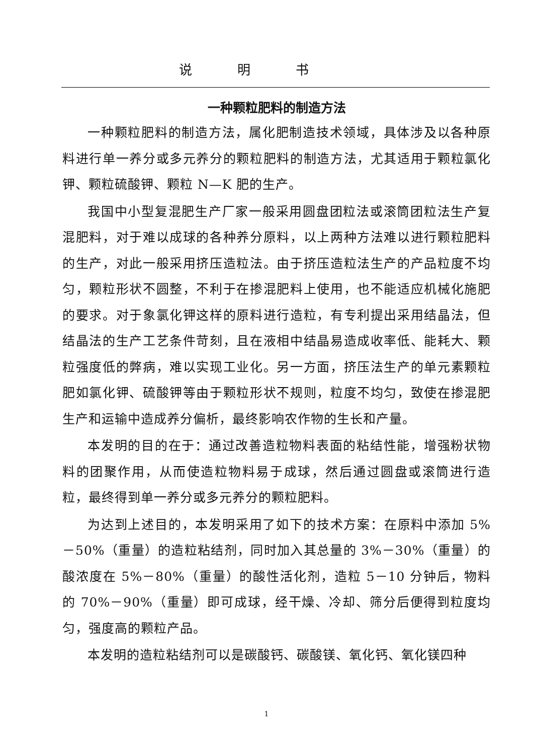说明书
一种颗粒肥料的制造方法
一种颗粒肥料的制造方法，属化肥制造技术领域，具体涉及以各种原料进行单一养分或多元养分的颗粒肥料的制造方法，尤其适用于颗粒氯化钾、颗粒硫酸钾、颗粒 N—K 肥的生产。
我国中小型复混肥生产厂家一般采用圆盘团粒法或滚筒团粒法生产复混肥料，对于难以成球的各种养分原料，以上两种方法难以进行颗粒肥料的生产，对此一般采用挤压造粒法。由于挤压造粒法生产的产品粒度不均匀，颗粒形状不圆整，不利于在掺混肥料上使用，也不能适应机械化施肥的要求。对于象氯化钾这样的原料进行造粒，有专利提出采用结晶法，但结晶法的生产工艺条件苛刻，且在液相中结晶易造成收率低、能耗大、颗粒强度低的弊病，难以实现工业化。另一方面，挤压法生产的单元素颗粒肥如氯化钾、硫酸钾等由于颗粒形状不规则，粒度不均匀，致使在掺混肥生产和运输中造成养分偏析，最终影响农作物的生长和产量。
本发明的目的在于：通过改善造粒物料表面的粘结性能，增强粉状物料的团聚作用，从而使造粒物料易于成球，然后通过圆盘或滚筒进行造粒，最终得到单一养分或多元养分的颗粒肥料。
为达到上述目的，本发明采用了如下的技术方案：在原料中添加 5%－50%（重量）的造粒粘结剂，同时加入其总量的 3%－30%（重量）的酸浓度在 5%－80%（重量）的酸性活化剂，造粒 5－10 分钟后，物料的 70%－90%（重量）即可成球，经干燥、冷却、筛分后便得到粒度均匀，强度高的颗粒产品。
本发明的造粒粘结剂可以是碳酸钙、碳酸镁、氧化钙、氧化镁四种
1